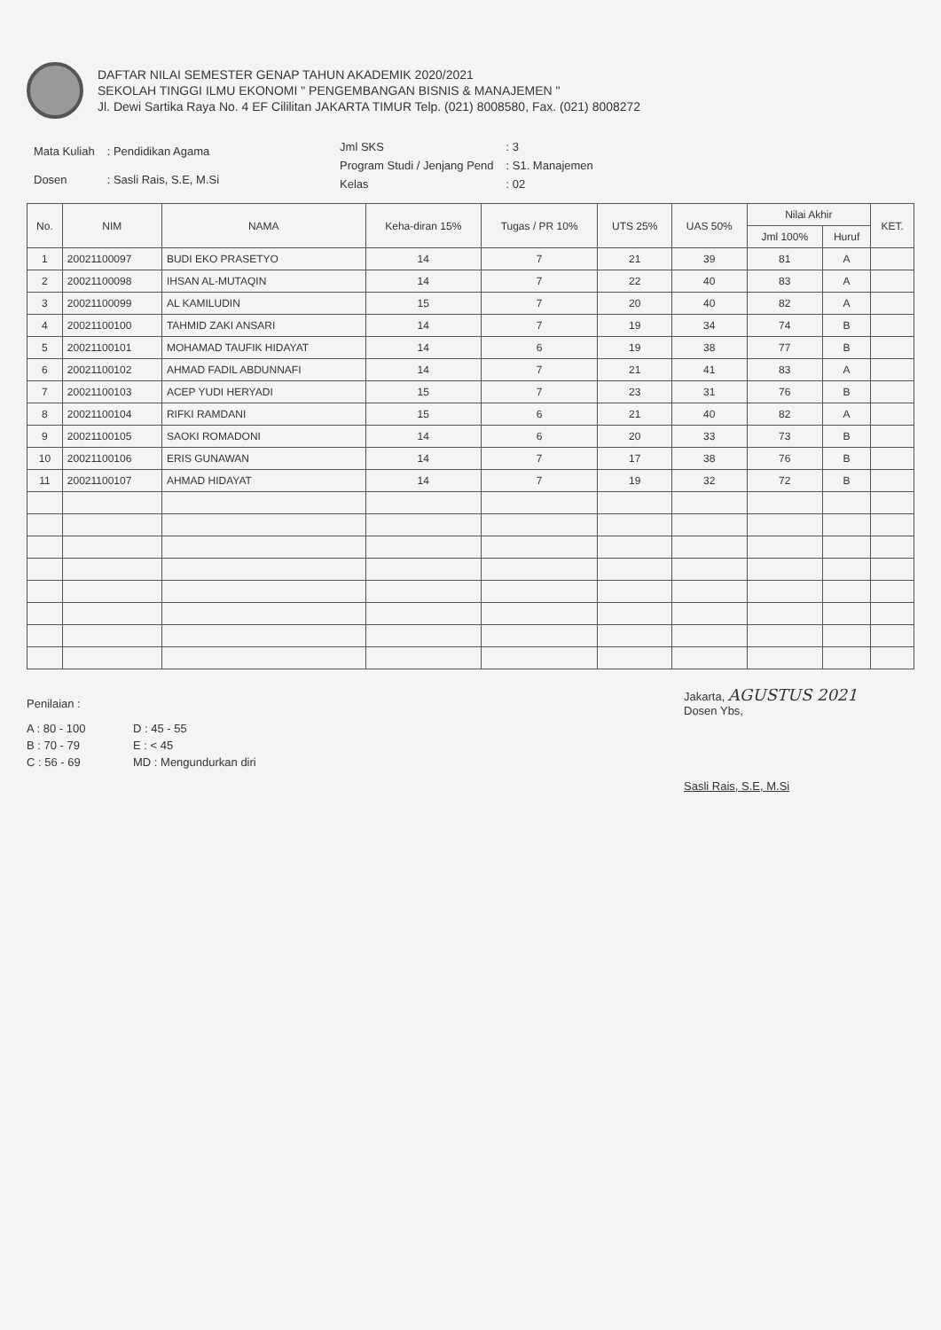DAFTAR NILAI SEMESTER GENAP TAHUN AKADEMIK 2020/2021
SEKOLAH TINGGI ILMU EKONOMI " PENGEMBANGAN BISNIS & MANAJEMEN "
Jl. Dewi Sartika Raya No. 4 EF Cililitan JAKARTA TIMUR Telp. (021) 8008580, Fax. (021) 8008272
| Mata Kuliah | : Pendidikan Agama |
| Dosen | : Sasli Rais, S.E, M.Si |
| Jml SKS | : 3 |
| Program Studi / Jenjang Pend | : S1. Manajemen |
| Kelas | : 02 |
| No. | NIM | NAMA | Keha-diran 15% | Tugas / PR 10% | UTS 25% | UAS 50% | Nilai Akhir | | KET. |
| --- | --- | --- | --- | --- | --- | --- | --- | --- | --- |
| | | | | | | | Jml 100% | Huruf | |
| 1 | 20021100097 | BUDI EKO PRASETYO | 14 | 7 | 21 | 39 | 81 | A | |
| 2 | 20021100098 | IHSAN AL-MUTAQIN | 14 | 7 | 22 | 40 | 83 | A | |
| 3 | 20021100099 | AL KAMILUDIN | 15 | 7 | 20 | 40 | 82 | A | |
| 4 | 20021100100 | TAHMID ZAKI ANSARI | 14 | 7 | 19 | 34 | 74 | B | |
| 5 | 20021100101 | MOHAMAD TAUFIK HIDAYAT | 14 | 6 | 19 | 38 | 77 | B | |
| 6 | 20021100102 | AHMAD FADIL ABDUNNAFI | 14 | 7 | 21 | 41 | 83 | A | |
| 7 | 20021100103 | ACEP YUDI HERYADI | 15 | 7 | 23 | 31 | 76 | B | |
| 8 | 20021100104 | RIFKI RAMDANI | 15 | 6 | 21 | 40 | 82 | A | |
| 9 | 20021100105 | SAOKI ROMADONI | 14 | 6 | 20 | 33 | 73 | B | |
| 10 | 20021100106 | ERIS GUNAWAN | 14 | 7 | 17 | 38 | 76 | B | |
| 11 | 20021100107 | AHMAD HIDAYAT | 14 | 7 | 19 | 32 | 72 | B | |
Penilaian :
A : 80 - 100 D : 45 - 55 B : 70 - 79 E : < 45 C : 56 - 69 MD : Mengundurkan diri
Jakarta, AGUSTUS 2021
Dosen Ybs,
Sasli Rais, S.E, M.Si